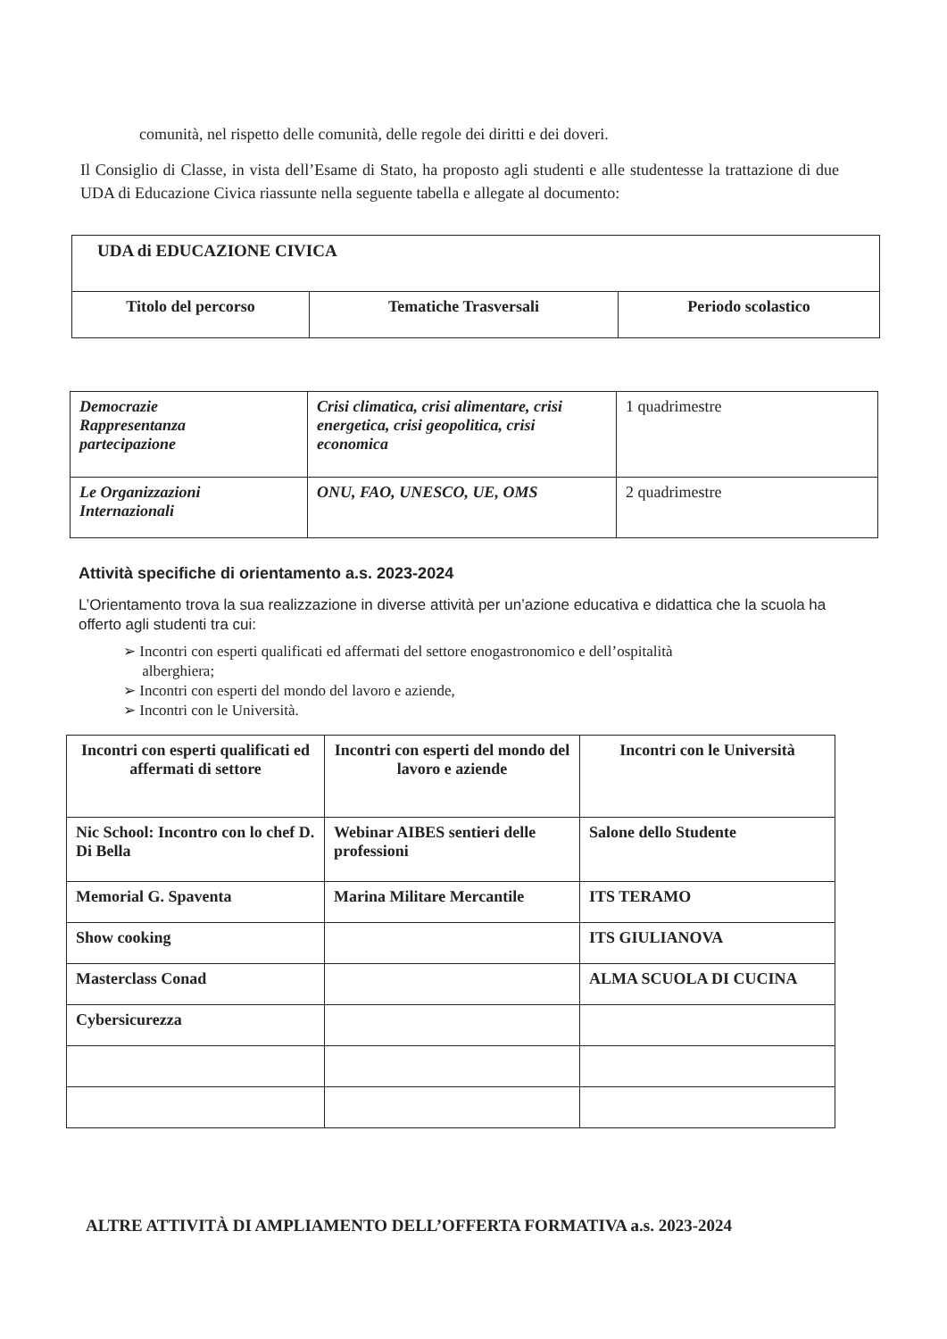comunità, nel rispetto delle comunità, delle regole dei diritti e dei doveri.
Il Consiglio di Classe, in vista dell’Esame di Stato, ha proposto agli studenti e alle studentesse la trattazione di due UDA di Educazione Civica riassunte nella seguente tabella e allegate al documento:
| UDA di EDUCAZIONE CIVICA | | |
| Titolo del percorso | Tematiche Trasversali | Periodo scolastico |
| Democrazie Rappresentanza partecipazione | Crisi climatica, crisi alimentare, crisi energetica, crisi geopolitica, crisi economica | 1 quadrimestre |
| Le Organizzazioni Internazionali | ONU, FAO, UNESCO, UE, OMS | 2 quadrimestre |
Attività specifiche di orientamento a.s. 2023-2024
L’Orientamento trova la sua realizzazione in diverse attività per un’azione educativa e didattica che la scuola ha offerto agli studenti tra cui:
➢ Incontri con esperti qualificati ed affermati del settore enogastronomico e dell’ospitalità
alberghiera;
➢ Incontri con esperti del mondo del lavoro e aziende,
➢ Incontri con le Università.
| Incontri con esperti qualificati ed affermati di settore | Incontri con esperti del mondo del lavoro e aziende | Incontri con le Università |
| --- | --- | --- |
| Nic School: Incontro con lo chef D. Di Bella | Webinar AIBES sentieri delle professioni | Salone dello Studente |
| Memorial G. Spaventa | Marina Militare Mercantile | ITS TERAMO |
| Show cooking | | ITS GIULIANOVA |
| Masterclass Conad | | ALMA SCUOLA DI CUCINA |
| Cybersicurezza | | |
ALTRE ATTIVITÀ DI AMPLIAMENTO DELL’OFFERTA FORMATIVA a.s. 2023-2024